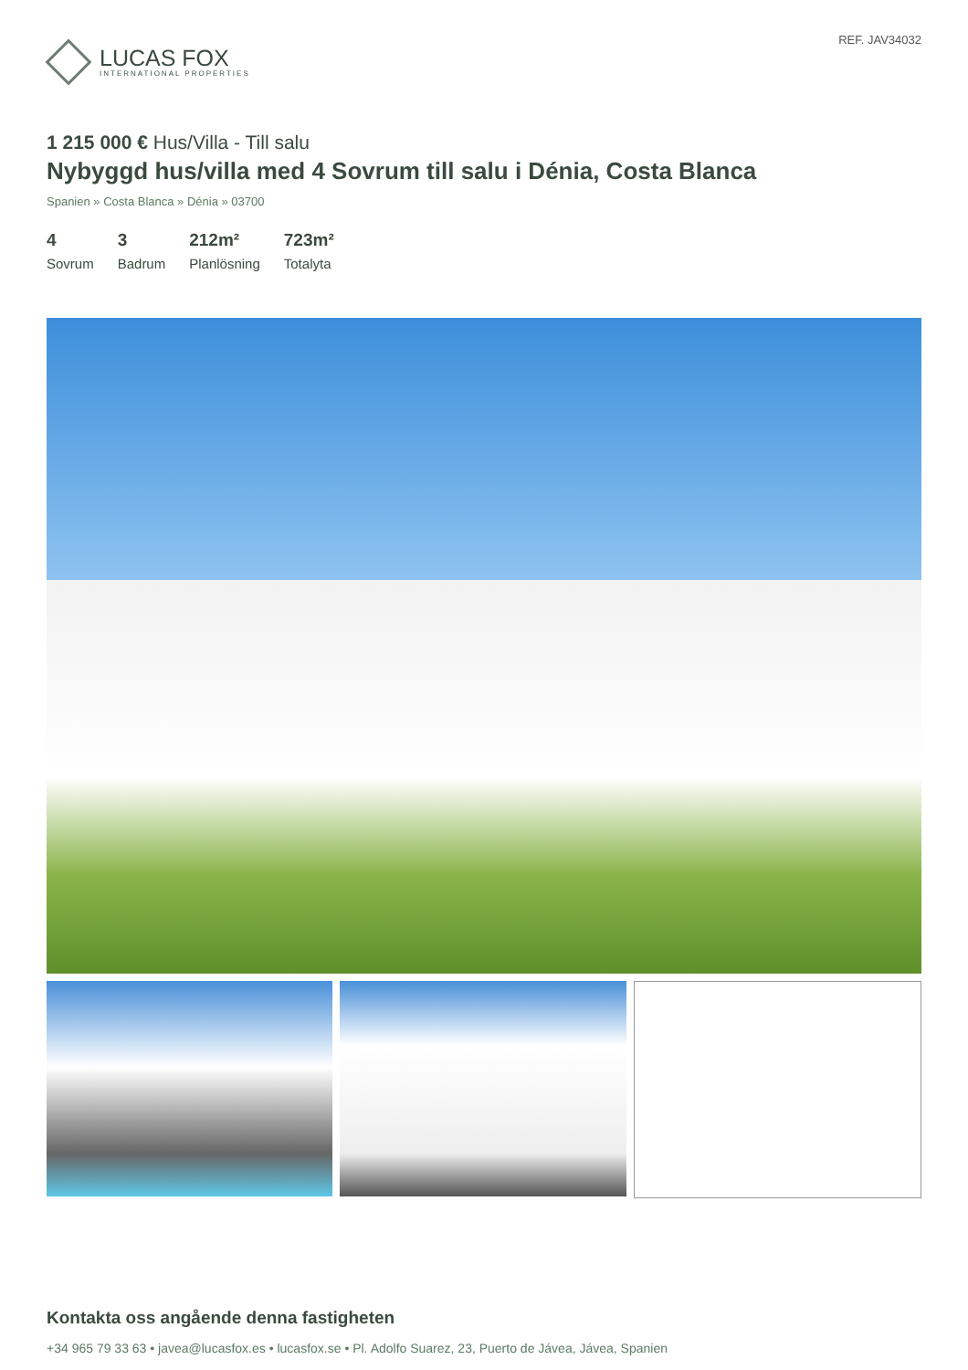LUCAS FOX
INTERNATIONAL PROPERTIES
REF. JAV34032
1 215 000 € Hus/Villa - Till salu
Nybyggd hus/villa med 4 Sovrum till salu i Dénia, Costa Blanca
Spanien » Costa Blanca » Dénia » 03700
4
Sovrum
3
Badrum
212m²
Planlösning
723m²
Totalyta
Kontakta oss angående denna fastigheten
+34 965 79 33 63 • javea@lucasfox.es • lucasfox.se • Pl. Adolfo Suarez, 23, Puerto de Jávea, Jávea, Spanien